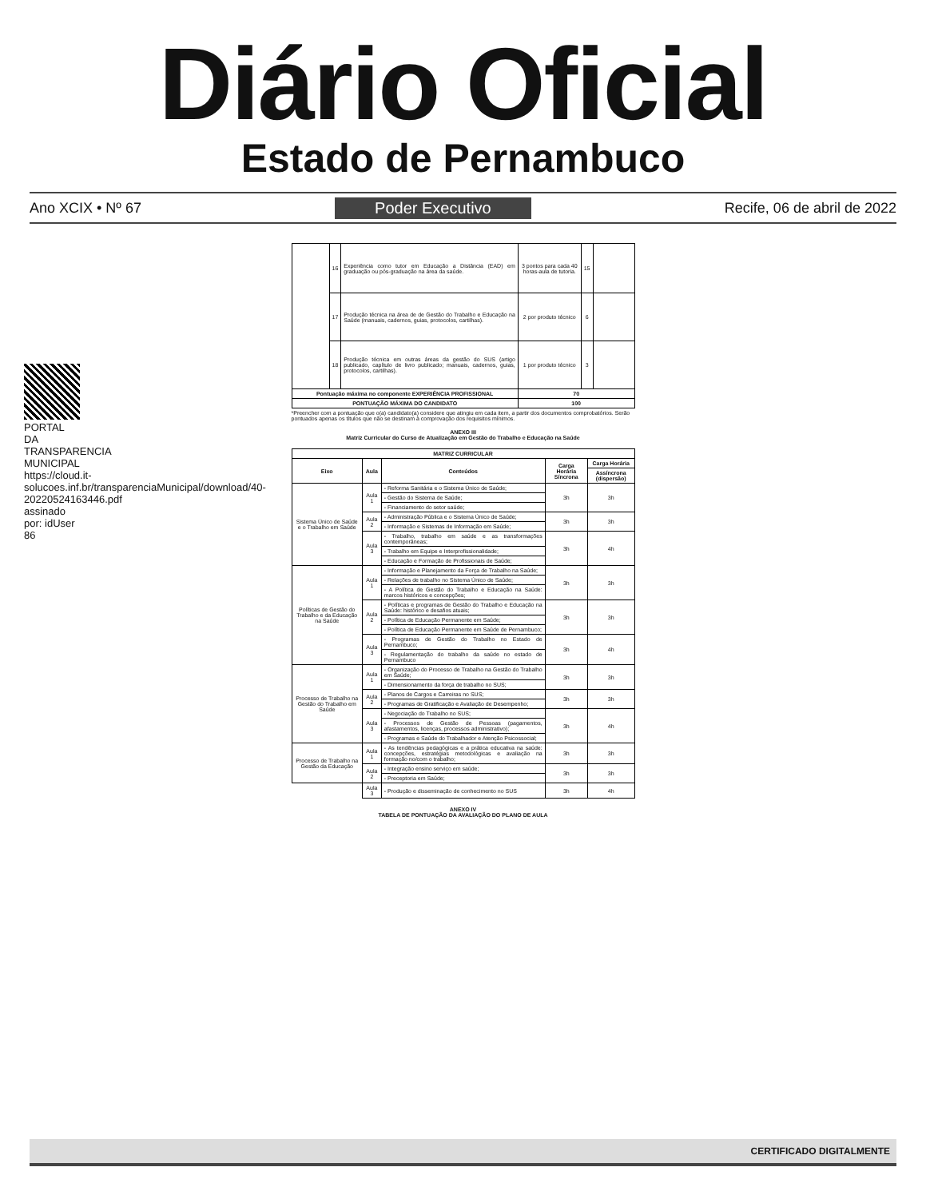Diário Oficial
Estado de Pernambuco
Ano XCIX • Nº 67 Poder Executivo Recife, 06 de abril de 2022
PORTAL DA TRANSPARENCIA MUNICIPAL https://cloud.it-solucoes.inf.br/transparenciaMunicipal/download/40-20220524163446.pdf assinado por: idUser 86
| | 16 | Experiência como tutor em Educação a Distância (EAD) em graduação ou pós-graduação na área da saúde. | 3 pontos para cada 40 horas-aula de tutoria. | 15 | |
| | 17 | Produção técnica na área de de Gestão do Trabalho e Educação na Saúde (manuais, cadernos, guias, protocolos, cartilhas). | 2 por produto técnico | 6 | |
| | 18 | Produção técnica em outras áreas da gestão do SUS (artigo publicado, capítulo de livro publicado; manuais, cadernos, guias, protocolos, cartilhas). | 1 por produto técnico | 3 | |
| Pontuação máxima no componente EXPERIÊNCIA PROFISSIONAL | | | 70 | | |
| PONTUAÇÃO MÁXIMA DO CANDIDATO | | | 100 | | |
*Preencher com a pontuação que o(a) candidato(a) considere que atingiu em cada item, a partir dos documentos comprobatórios. Serão pontuados apenas os títulos que não se destinam à comprovação dos requisitos mínimos.
ANEXO III
Matriz Curricular do Curso de Atualização em Gestão do Trabalho e Educação na Saúde
| MATRIZ CURRICULAR | | | | |
| --- | --- | --- | --- | --- |
| Eixo | Aula | Conteúdos | Carga Horária Síncrona | Carga Horária |
| | | | | Assíncrona (dispersão) |
| Sistema Único de Saúde e o Trabalho em Saúde | Aula 1 | - Reforma Sanitária e o Sistema Único de Saúde; | 3h | 3h |
| | | - Gestão do Sistema de Saúde; | | |
| | | - Financiamento do setor saúde; | | |
| | Aula 2 | - Administração Pública e o Sistema Único de Saúde; | 3h | 3h |
| | | - Informação e Sistemas de Informação em Saúde; | | |
| | Aula 3 | - Trabalho, trabalho em saúde e as transformações contemporâneas; | 3h | 4h |
| | | - Trabalho em Equipe e Interprofissionalidade; | | |
| | | - Educação e Formação de Profissionais de Saúde; | | |
| Políticas de Gestão do Trabalho e da Educação na Saúde | Aula 1 | - Informação e Planejamento da Força de Trabalho na Saúde; | 3h | 3h |
| | | - Relações de trabalho no Sistema Único de Saúde; | | |
| | | - A Política de Gestão do Trabalho e Educação na Saúde: marcos históricos e concepções; | | |
| | Aula 2 | - Políticas e programas de Gestão do Trabalho e Educação na Saúde: histórico e desafios atuais; | 3h | 3h |
| | | - Política de Educação Permanente em Saúde; | | |
| | | - Política de Educação Permanente em Saúde de Pernambuco; | | |
| | Aula 3 | - Programas de Gestão do Trabalho no Estado de Pernambuco; | 3h | 4h |
| | | - Regulamentação do trabalho da saúde no estado de Pernambuco | | |
| Processo de Trabalho na Gestão do Trabalho em Saúde | Aula 1 | - Organização do Processo de Trabalho na Gestão do Trabalho em Saúde; | 3h | 3h |
| | | - Dimensionamento da força de trabalho no SUS; | | |
| | Aula 2 | - Planos de Cargos e Carreiras no SUS; | 3h | 3h |
| | | - Programas de Gratificação e Avaliação de Desempenho; | | |
| | Aula 3 | - Negociação do Trabalho no SUS; | 3h | 4h |
| | | - Processos de Gestão de Pessoas (pagamentos, afastamentos, licenças, processos administrativo); | | |
| | | - Programas e Saúde do Trabalhador e Atenção Psicossocial; | | |
| Processo de Trabalho na Gestão da Educação | Aula 1 | - As tendências pedagógicas e a prática educativa na saúde: concepções, estratégias metodológicas e avaliação na formação no/com o trabalho; | 3h | 3h |
| | Aula 2 | - Integração ensino serviço em saúde; | 3h | 3h |
| | | - Preceptoria em Saúde; | | |
| | Aula 3 | - Produção e disseminação de conhecimento no SUS | 3h | 4h |
ANEXO IV
TABELA DE PONTUAÇÃO DA AVALIAÇÃO DO PLANO DE AULA
CERTIFICADO DIGITALMENTE